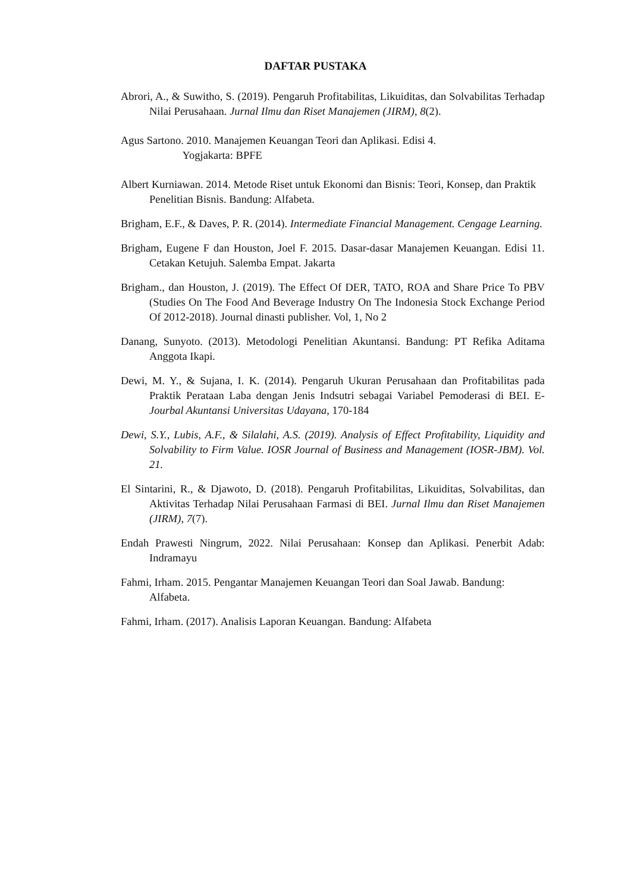DAFTAR PUSTAKA
Abrori, A., & Suwitho, S. (2019). Pengaruh Profitabilitas, Likuiditas, dan Solvabilitas Terhadap Nilai Perusahaan. Jurnal Ilmu dan Riset Manajemen (JIRM), 8(2).
Agus Sartono. 2010. Manajemen Keuangan Teori dan Aplikasi. Edisi 4.
Yogjakarta: BPFE
Albert Kurniawan. 2014. Metode Riset untuk Ekonomi dan Bisnis: Teori, Konsep, dan Praktik Penelitian Bisnis. Bandung: Alfabeta.
Brigham, E.F., & Daves, P. R. (2014). Intermediate Financial Management. Cengage Learning.
Brigham, Eugene F dan Houston, Joel F. 2015. Dasar-dasar Manajemen Keuangan. Edisi 11. Cetakan Ketujuh. Salemba Empat. Jakarta
Brigham., dan Houston, J. (2019). The Effect Of DER, TATO, ROA and Share Price To PBV (Studies On The Food And Beverage Industry On The Indonesia Stock Exchange Period Of 2012-2018). Journal dinasti publisher. Vol, 1, No 2
Danang, Sunyoto. (2013). Metodologi Penelitian Akuntansi. Bandung: PT Refika Aditama Anggota Ikapi.
Dewi, M. Y., & Sujana, I. K. (2014). Pengaruh Ukuran Perusahaan dan Profitabilitas pada Praktik Perataan Laba dengan Jenis Indsutri sebagai Variabel Pemoderasi di BEI. E-Jourbal Akuntansi Universitas Udayana, 170-184
Dewi, S.Y., Lubis, A.F., & Silalahi, A.S. (2019). Analysis of Effect Profitability, Liquidity and Solvability to Firm Value. IOSR Journal of Business and Management (IOSR-JBM). Vol. 21.
El Sintarini, R., & Djawoto, D. (2018). Pengaruh Profitabilitas, Likuiditas, Solvabilitas, dan Aktivitas Terhadap Nilai Perusahaan Farmasi di BEI. Jurnal Ilmu dan Riset Manajemen (JIRM), 7(7).
Endah Prawesti Ningrum, 2022. Nilai Perusahaan: Konsep dan Aplikasi. Penerbit Adab: Indramayu
Fahmi, Irham. 2015. Pengantar Manajemen Keuangan Teori dan Soal Jawab. Bandung: Alfabeta.
Fahmi, Irham. (2017). Analisis Laporan Keuangan. Bandung: Alfabeta